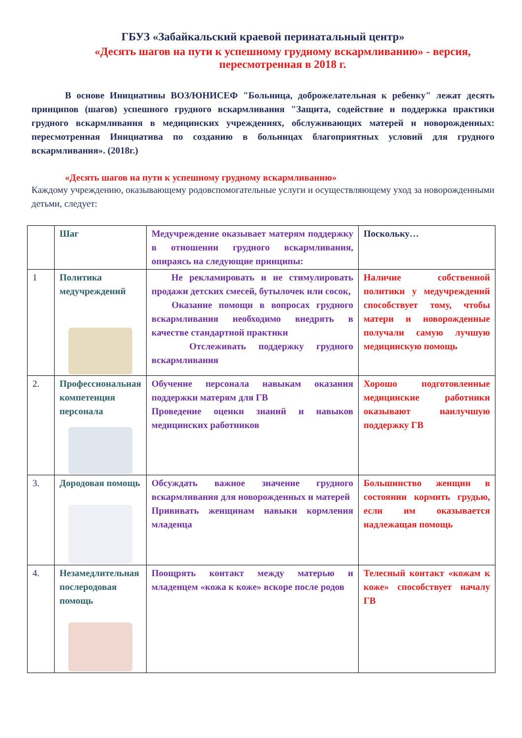ГБУЗ «Забайкальский краевой перинатальный центр»
«Десять шагов на пути к успешному грудному вскармливанию» - версия, пересмотренная в 2018 г.
В основе Инициативы ВОЗ/ЮНИСЕФ "Больница, доброжелательная к ребенку" лежат десять принципов (шагов) успешного грудного вскармливания "Защита, содействие и поддержка практики грудного вскармливания в медицинских учреждениях, обслуживающих матерей и новорожденных: пересмотренная Инициатива по созданию в больницах благоприятных условий для грудного вскармливания». (2018г.)
«Десять шагов на пути к успешному грудному вскармливанию»
Каждому учреждению, оказывающему родовспомогательные услуги и осуществляющему уход за новорожденными детьми, следует:
| | Шаг | Медучреждение оказывает матерям поддержку в отношении грудного вскармливания, опираясь на следующие принципы: | Поскольку… |
| 1 | Политика медучреждений | Не рекламировать и не стимулировать продажи детских смесей, бутылочек или сосок, Оказание помощи в вопросах грудного вскармливания необходимо внедрять в качестве стандартной практики Отслеживать поддержку грудного вскармливания | Наличие собственной политики у медучреждений способствует тому, чтобы матери и новорожденные получали самую лучшую медицинскую помощь |
| 2. | Профессиональная компетенция персонала | Обучение персонала навыкам оказания поддержки матерям для ГВ Проведение оценки знаний и навыков медицинских работников | Хорошо подготовленные медицинские работники оказывают наилучшую поддержку ГВ |
| 3. | Дородовая помощь | Обсуждать важное значение грудного вскармливания для новорожденных и матерей Прививать женщинам навыки кормления младенца | Большинство женщин в состоянии кормить грудью, если им оказывается надлежащая помощь |
| 4. | Незамедлительная послеродовая помощь | Поощрять контакт между матерью и младенцем «кожа к коже» вскоре после родов | Телесный контакт «кожам к коже» способствует началу ГВ |